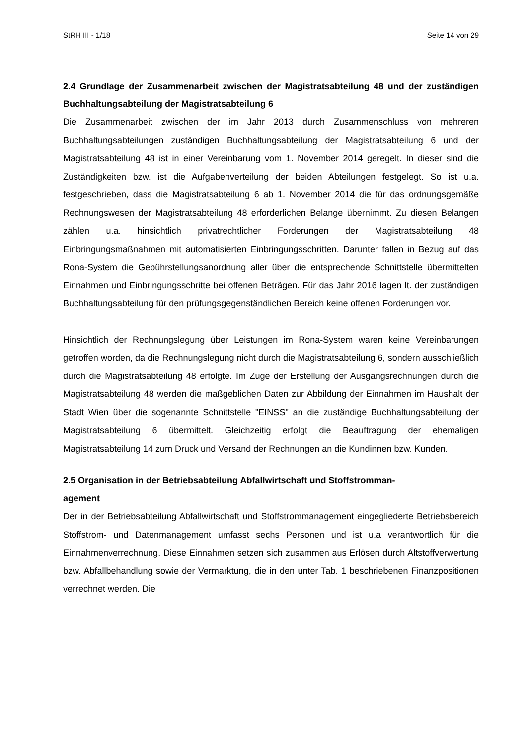StRH III - 1/18 Seite 14 von 29
2.4 Grundlage der Zusammenarbeit zwischen der Magistratsabteilung 48 und der zuständigen Buchhaltungsabteilung der Magistratsabteilung 6
Die Zusammenarbeit zwischen der im Jahr 2013 durch Zusammenschluss von mehreren Buchhaltungsabteilungen zuständigen Buchhaltungsabteilung der Magistratsabteilung 6 und der Magistratsabteilung 48 ist in einer Vereinbarung vom 1. November 2014 geregelt. In dieser sind die Zuständigkeiten bzw. ist die Aufgabenverteilung der beiden Abteilungen festgelegt. So ist u.a. festgeschrieben, dass die Magistratsabteilung 6 ab 1. November 2014 die für das ordnungsgemäße Rechnungswesen der Magistratsabteilung 48 erforderlichen Belange übernimmt. Zu diesen Belangen zählen u.a. hinsichtlich privatrechtlicher Forderungen der Magistratsabteilung 48 Einbringungsmaßnahmen mit automatisierten Einbringungsschritten. Darunter fallen in Bezug auf das Rona-System die Gebührstellungsanordnung aller über die entsprechende Schnittstelle übermittelten Einnahmen und Einbringungsschritte bei offenen Beträgen. Für das Jahr 2016 lagen lt. der zuständigen Buchhaltungsabteilung für den prüfungsgegenständlichen Bereich keine offenen Forderungen vor.
Hinsichtlich der Rechnungslegung über Leistungen im Rona-System waren keine Vereinbarungen getroffen worden, da die Rechnungslegung nicht durch die Magistratsabteilung 6, sondern ausschließlich durch die Magistratsabteilung 48 erfolgte. Im Zuge der Erstellung der Ausgangsrechnungen durch die Magistratsabteilung 48 werden die maßgeblichen Daten zur Abbildung der Einnahmen im Haushalt der Stadt Wien über die sogenannte Schnittstelle "EINSS" an die zuständige Buchhaltungsabteilung der Magistratsabteilung 6 übermittelt. Gleichzeitig erfolgt die Beauftragung der ehemaligen Magistratsabteilung 14 zum Druck und Versand der Rechnungen an die Kundinnen bzw. Kunden.
2.5 Organisation in der Betriebsabteilung Abfallwirtschaft und Stoffstromman-
agement
Der in der Betriebsabteilung Abfallwirtschaft und Stoffstrommanagement eingegliederte Betriebsbereich Stoffstrom- und Datenmanagement umfasst sechs Personen und ist u.a verantwortlich für die Einnahmenverrechnung. Diese Einnahmen setzen sich zusammen aus Erlösen durch Altstoffverwertung bzw. Abfallbehandlung sowie der Vermarktung, die in den unter Tab. 1 beschriebenen Finanzpositionen verrechnet werden. Die